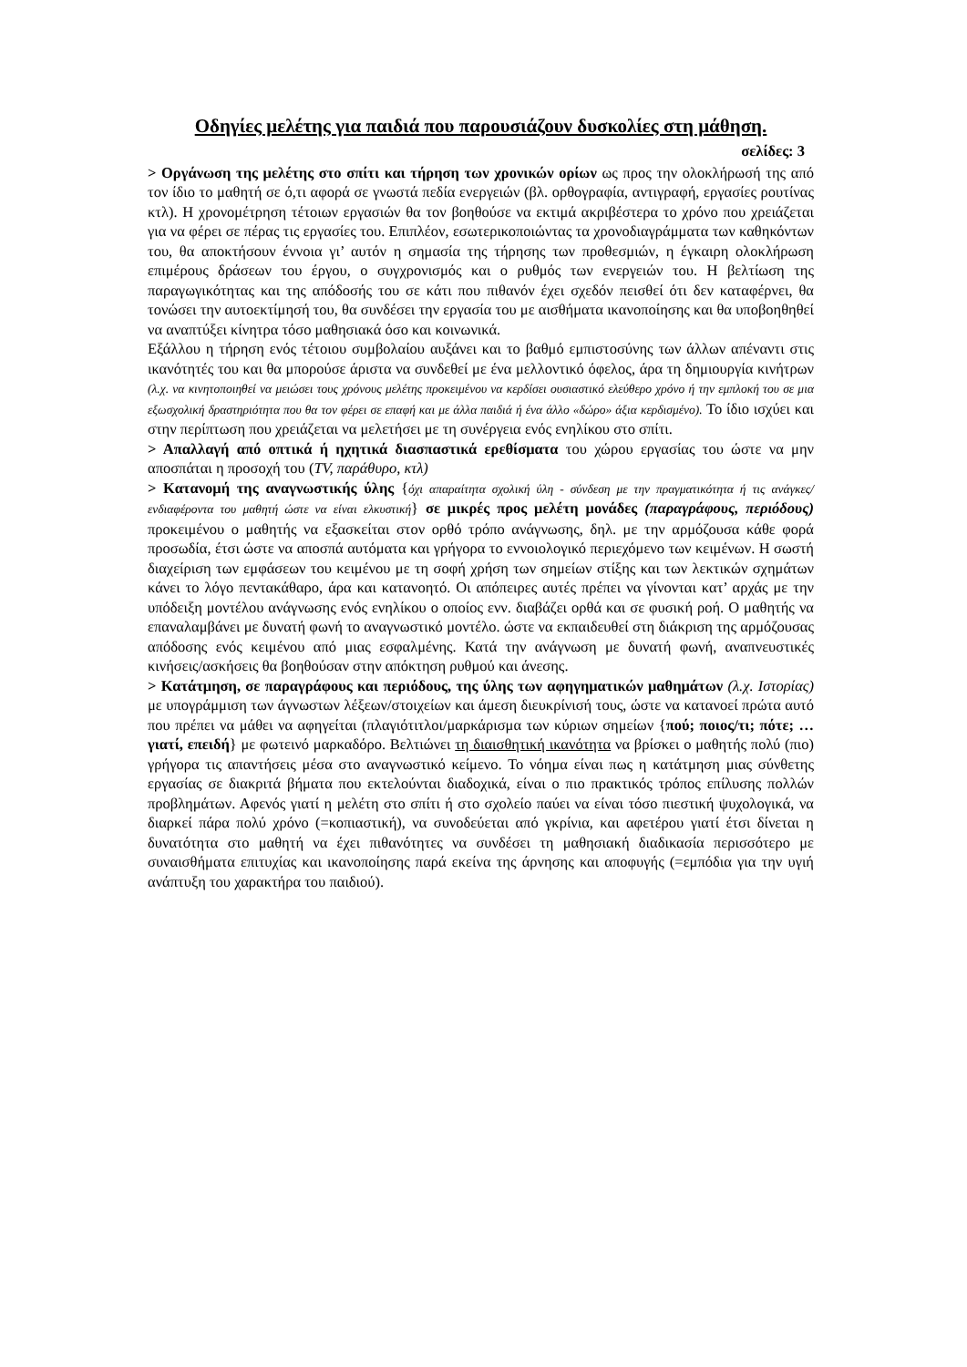Οδηγίες μελέτης για παιδιά που παρουσιάζουν δυσκολίες στη μάθηση.
σελίδες: 3
> Οργάνωση της μελέτης στο σπίτι και τήρηση των χρονικών ορίων ως προς την ολοκλήρωσή της από τον ίδιο το μαθητή σε ό,τι αφορά σε γνωστά πεδία ενεργειών (βλ. ορθογραφία, αντιγραφή, εργασίες ρουτίνας κτλ). Η χρονομέτρηση τέτοιων εργασιών θα τον βοηθούσε να εκτιμά ακριβέστερα το χρόνο που χρειάζεται για να φέρει σε πέρας τις εργασίες του. Επιπλέον, εσωτερικοποιώντας τα χρονοδιαγράμματα των καθηκόντων του, θα αποκτήσουν έννοια γι’ αυτόν η σημασία της τήρησης των προθεσμιών, η έγκαιρη ολοκλήρωση επιμέρους δράσεων του έργου, ο συγχρονισμός και ο ρυθμός των ενεργειών του. Η βελτίωση της παραγωγικότητας και της απόδοσής του σε κάτι που πιθανόν έχει σχεδόν πεισθεί ότι δεν καταφέρνει, θα τονώσει την αυτοεκτίμησή του, θα συνδέσει την εργασία του με αισθήματα ικανοποίησης και θα υποβοηθηθεί να αναπτύξει κίνητρα τόσο μαθησιακά όσο και κοινωνικά.
Εξάλλου η τήρηση ενός τέτοιου συμβολαίου αυξάνει και το βαθμό εμπιστοσύνης των άλλων απέναντι στις ικανότητές του και θα μπορούσε άριστα να συνδεθεί με ένα μελλοντικό όφελος, άρα τη δημιουργία κινήτρων (λ.χ. να κινητοποιηθεί να μειώσει τους χρόνους μελέτης προκειμένου να κερδίσει ουσιαστικό ελεύθερο χρόνο ή την εμπλοκή του σε μια εξωσχολική δραστηριότητα που θα τον φέρει σε επαφή και με άλλα παιδιά ή ένα άλλο «δώρο» άξια κερδισμένο). Το ίδιο ισχύει και στην περίπτωση που χρειάζεται να μελετήσει με τη συνέργεια ενός ενηλίκου στο σπίτι.
> Απαλλαγή από οπτικά ή ηχητικά διασπαστικά ερεθίσματα του χώρου εργασίας του ώστε να μην αποσπάται η προσοχή του (TV, παράθυρο, κτλ)
> Κατανομή της αναγνωστικής ύλης {όχι απαραίτητα σχολική ύλη - σύνδεση με την πραγματικότητα ή τις ανάγκες/ενδιαφέροντα του μαθητή ώστε να είναι ελκυστική} σε μικρές προς μελέτη μονάδες (παραγράφους, περιόδους) προκειμένου ο μαθητής να εξασκείται στον ορθό τρόπο ανάγνωσης, δηλ. με την αρμόζουσα κάθε φορά προσωδία, έτσι ώστε να αποσπά αυτόματα και γρήγορα το εννοιολογικό περιεχόμενο των κειμένων. Η σωστή διαχείριση των εμφάσεων του κειμένου με τη σοφή χρήση των σημείων στίξης και των λεκτικών σχημάτων κάνει το λόγο πεντακάθαρο, άρα και κατανοητό. Οι απόπειρες αυτές πρέπει να γίνονται κατ’ αρχάς με την υπόδειξη μοντέλου ανάγνωσης ενός ενηλίκου ο οποίος ενν. διαβάζει ορθά και σε φυσική ροή. Ο μαθητής να επαναλαμβάνει με δυνατή φωνή το αναγνωστικό μοντέλο. ώστε να εκπαιδευθεί στη διάκριση της αρμόζουσας απόδοσης ενός κειμένου από μιας εσφαλμένης. Κατά την ανάγνωση με δυνατή φωνή, αναπνευστικές κινήσεις/ασκήσεις θα βοηθούσαν στην απόκτηση ρυθμού και άνεσης.
> Κατάτμηση, σε παραγράφους και περιόδους, της ύλης των αφηγηματικών μαθημάτων (λ.χ. Ιστορίας) με υπογράμμιση των άγνωστων λέξεων/στοιχείων και άμεση διευκρίνισή τους, ώστε να κατανοεί πρώτα αυτό που πρέπει να μάθει να αφηγείται (πλαγιότιτλοι/μαρκάρισμα των κύριων σημείων {πού; ποιος/τι; πότε; … γιατί, επειδή} με φωτεινό μαρκαδόρο. Βελτιώνει τη διαισθητική ικανότητα να βρίσκει ο μαθητής πολύ (πιο) γρήγορα τις απαντήσεις μέσα στο αναγνωστικό κείμενο. Το νόημα είναι πως η κατάτμηση μιας σύνθετης εργασίας σε διακριτά βήματα που εκτελούνται διαδοχικά, είναι ο πιο πρακτικός τρόπος επίλυσης πολλών προβλημάτων. Αφενός γιατί η μελέτη στο σπίτι ή στο σχολείο παύει να είναι τόσο πιεστική ψυχολογικά, να διαρκεί πάρα πολύ χρόνο (=κοπιαστική), να συνοδεύεται από γκρίνια, και αφετέρου γιατί έτσι δίνεται η δυνατότητα στο μαθητή να έχει πιθανότητες να συνδέσει τη μαθησιακή διαδικασία περισσότερο με συναισθήματα επιτυχίας και ικανοποίησης παρά εκείνα της άρνησης και αποφυγής (=εμπόδια για την υγιή ανάπτυξη του χαρακτήρα του παιδιού).